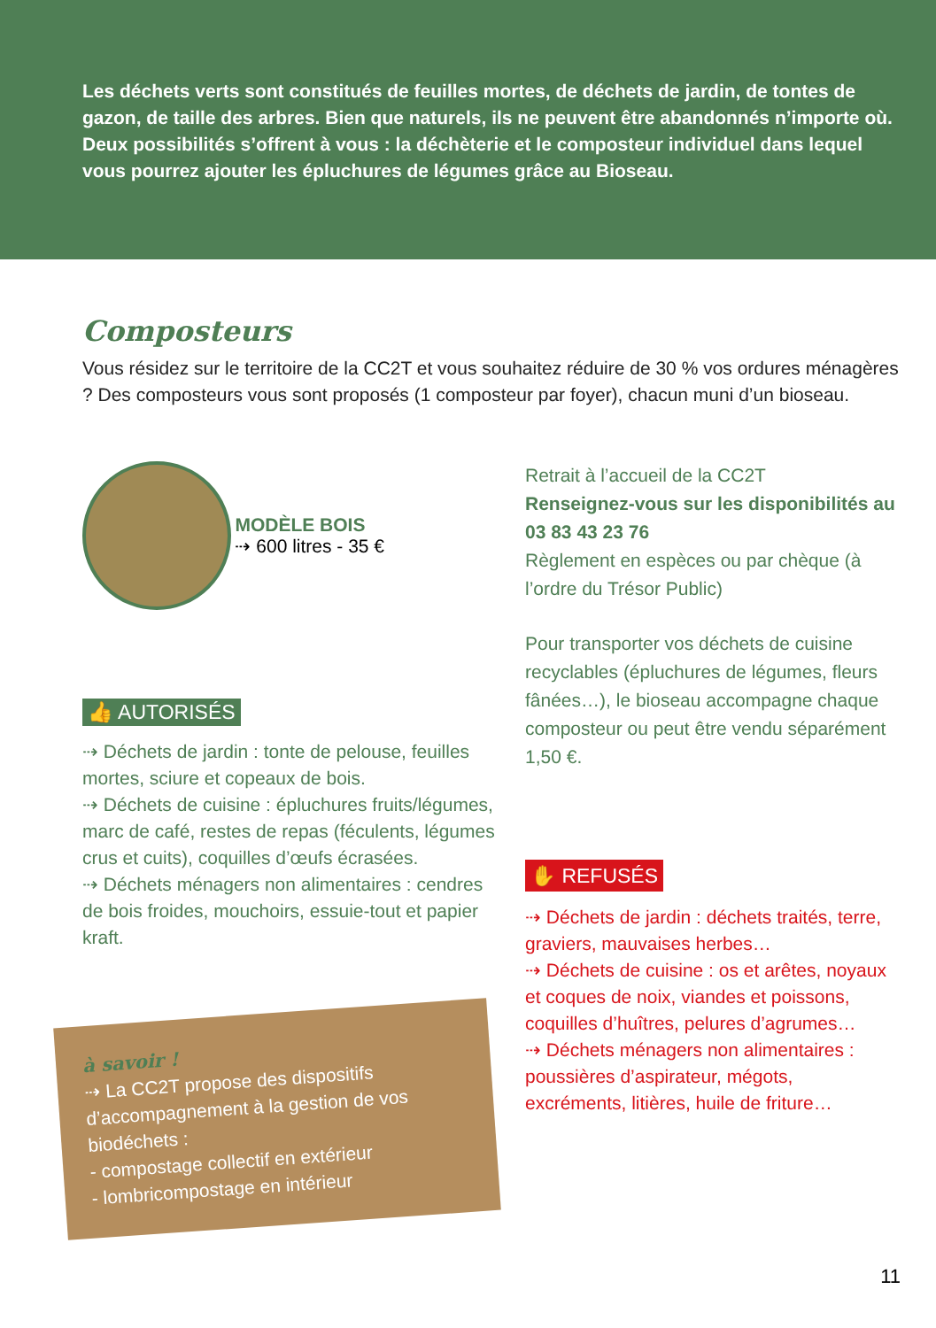Les déchets verts sont constitués de feuilles mortes, de déchets de jardin, de tontes de gazon, de taille des arbres. Bien que naturels, ils ne peuvent être abandonnés n’importe où.
Deux possibilités s’offrent à vous : la déchèterie et le composteur individuel dans lequel vous pourrez ajouter les épluchures de légumes grâce au Bioseau.
Composteurs
Vous résidez sur le territoire de la CC2T et vous souhaitez réduire de 30 % vos ordures ménagères ? Des composteurs vous sont proposés (1 composteur par foyer), chacun muni d’un bioseau.
MODÈLE BOIS
⇢ 600 litres - 35 €
👍 AUTORISÉS
⇢ Déchets de jardin : tonte de pelouse, feuilles mortes, sciure et copeaux de bois.
⇢ Déchets de cuisine : épluchures fruits/légumes, marc de café, restes de repas (féculents, légumes crus et cuits), coquilles d’œufs écrasées.
⇢ Déchets ménagers non alimentaires : cendres de bois froides, mouchoirs, essuie-tout et papier kraft.
à savoir !
⇢ La CC2T propose des dispositifs d’accompagnement à la gestion de vos biodéchets :
- compostage collectif en extérieur
- lombricompostage en intérieur
Retrait à l’accueil de la CC2T
Renseignez-vous sur les disponibilités au 03 83 43 23 76
Règlement en espèces ou par chèque (à l’ordre du Trésor Public)
Pour transporter vos déchets de cuisine recyclables (épluchures de légumes, fleurs fânées…), le bioseau accompagne chaque composteur ou peut être vendu séparément 1,50 €.
✋ REFUSÉS
⇢ Déchets de jardin : déchets traités, terre, graviers, mauvaises herbes…
⇢ Déchets de cuisine : os et arêtes, noyaux et coques de noix, viandes et poissons, coquilles d’huîtres, pelures d’agrumes…
⇢ Déchets ménagers non alimentaires : poussières d’aspirateur, mégots, excréments, litières, huile de friture…
11